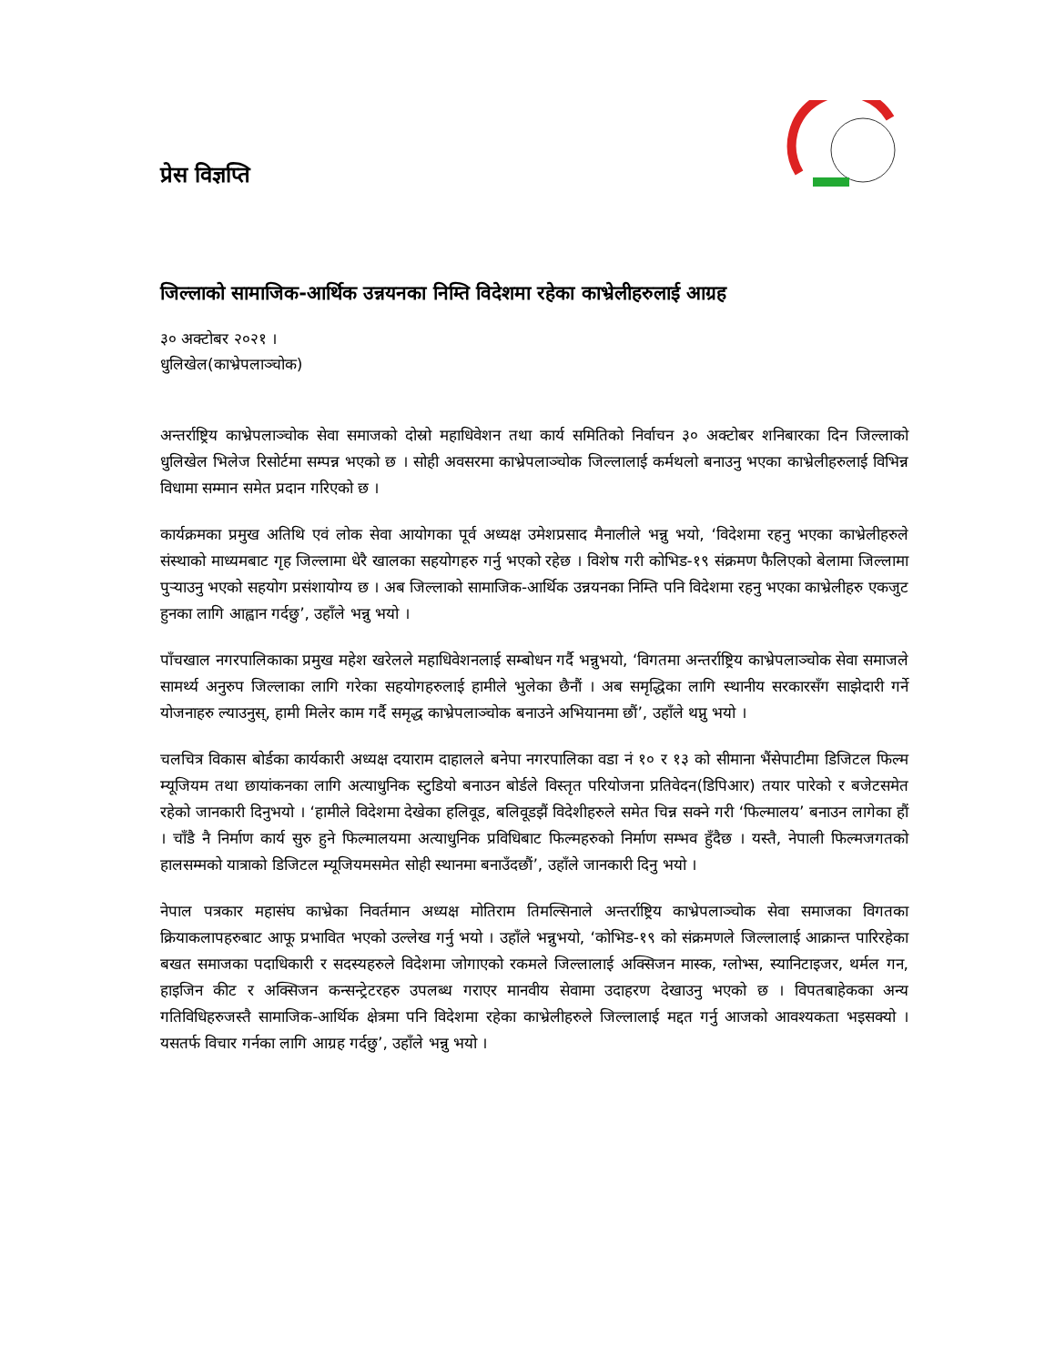प्रेस विज्ञप्ति
जिल्लाको सामाजिक-आर्थिक उन्नयनका निम्ति विदेशमा रहेका काभ्रेलीहरुलाई आग्रह
३० अक्टोबर २०२१ ।
धुलिखेल(काभ्रेपलाञ्चोक)
अन्तर्राष्ट्रिय काभ्रेपलाञ्चोक सेवा समाजको दोस्रो महाधिवेशन तथा कार्य समितिको निर्वाचन ३० अक्टोबर शनिबारका दिन जिल्लाको धुलिखेल भिलेज रिसोर्टमा सम्पन्न भएको छ । सोही अवसरमा काभ्रेपलाञ्चोक जिल्लालाई कर्मथलो बनाउनु भएका काभ्रेलीहरुलाई विभिन्न विधामा सम्मान समेत प्रदान गरिएको छ ।
कार्यक्रमका प्रमुख अतिथि एवं लोक सेवा आयोगका पूर्व अध्यक्ष उमेशप्रसाद मैनालीले भन्नु भयो, ‘विदेशमा रहनु भएका काभ्रेलीहरुले संस्थाको माध्यमबाट गृह जिल्लामा धेरै खालका सहयोगहरु गर्नु भएको रहेछ । विशेष गरी कोभिड-१९ संक्रमण फैलिएको बेलामा जिल्लामा पुऱ्याउनु भएको सहयोग प्रसंशायोग्य छ । अब जिल्लाको सामाजिक-आर्थिक उन्नयनका निम्ति पनि विदेशमा रहनु भएका काभ्रेलीहरु एकजुट हुनका लागि आह्वान गर्दछु’, उहाँले भन्नु भयो ।
पाँचखाल नगरपालिकाका प्रमुख महेश खरेलले महाधिवेशनलाई सम्बोधन गर्दै भन्नुभयो, ‘विगतमा अन्तर्राष्ट्रिय काभ्रेपलाञ्चोक सेवा समाजले सामर्थ्य अनुरुप जिल्लाका लागि गरेका सहयोगहरुलाई हामीले भुलेका छैनौं । अब समृद्धिका लागि स्थानीय सरकारसँग साझेदारी गर्ने योजनाहरु ल्याउनुस्, हामी मिलेर काम गर्दै समृद्ध काभ्रेपलाञ्चोक बनाउने अभियानमा छौं’, उहाँले थप्नु भयो ।
चलचित्र विकास बोर्डका कार्यकारी अध्यक्ष दयाराम दाहालले बनेपा नगरपालिका वडा नं १० र १३ को सीमाना भैंसेपाटीमा डिजिटल फिल्म म्यूजियम तथा छायांकनका लागि अत्याधुनिक स्टुडियो बनाउन बोर्डले विस्तृत परियोजना प्रतिवेदन(डिपिआर) तयार पारेको र बजेटसमेत रहेको जानकारी दिनुभयो । ‘हामीले विदेशमा देखेका हलिवूड, बलिवूडझैं विदेशीहरुले समेत चिन्न सक्ने गरी ‘फिल्मालय’ बनाउन लागेका हौं । चाँडै नै निर्माण कार्य सुरु हुने फिल्मालयमा अत्याधुनिक प्रविधिबाट फिल्महरुको निर्माण सम्भव हुँदैछ । यस्तै, नेपाली फिल्मजगतको हालसम्मको यात्राको डिजिटल म्यूजियमसमेत सोही स्थानमा बनाउँदछौं’, उहाँले जानकारी दिनु भयो ।
नेपाल पत्रकार महासंघ काभ्रेका निवर्तमान अध्यक्ष मोतिराम तिमल्सिनाले अन्तर्राष्ट्रिय काभ्रेपलाञ्चोक सेवा समाजका विगतका क्रियाकलापहरुबाट आफू प्रभावित भएको उल्लेख गर्नु भयो । उहाँले भन्नुभयो, ‘कोभिड-१९ को संक्रमणले जिल्लालाई आक्रान्त पारिरहेका बखत समाजका पदाधिकारी र सदस्यहरुले विदेशमा जोगाएको रकमले जिल्लालाई अक्सिजन मास्क, ग्लोभ्स, स्यानिटाइजर, थर्मल गन, हाइजिन कीट र अक्सिजन कन्सन्ट्रेटरहरु उपलब्ध गराएर मानवीय सेवामा उदाहरण देखाउनु भएको छ । विपतबाहेकका अन्य गतिविधिहरुजस्तै सामाजिक-आर्थिक क्षेत्रमा पनि विदेशमा रहेका काभ्रेलीहरुले जिल्लालाई मद्दत गर्नु आजको आवश्यकता भइसक्यो । यसतर्फ विचार गर्नका लागि आग्रह गर्दछु’, उहाँले भन्नु भयो ।